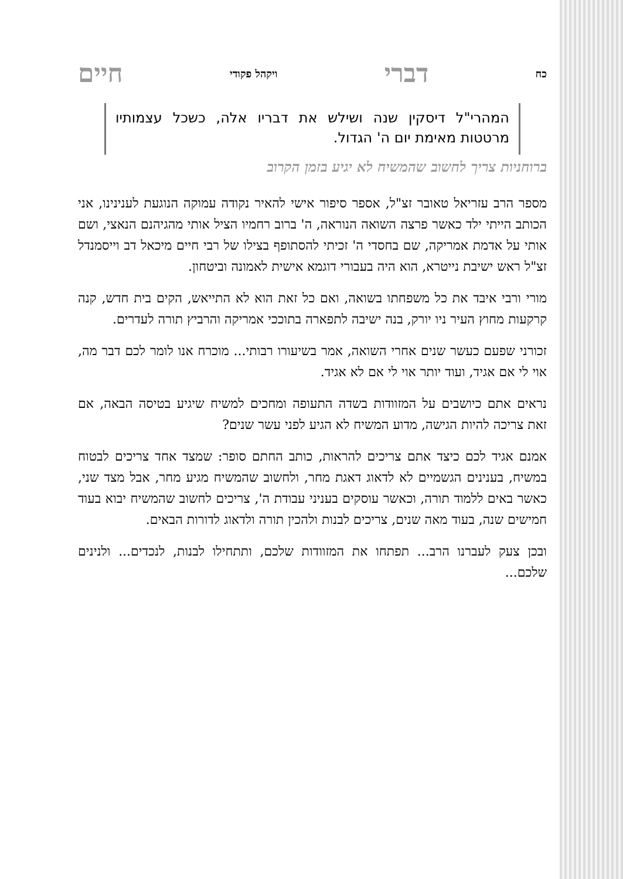כח דברי ויקהל פקודי חיים
המהרי"ל דיסקין שנה ושילש את דבריו אלה, כשכל עצמותיו מרטטות מאימת יום ה' הגדול.
ברוחניות צריך לחשוב שהמשיח לא יגיע בזמן הקרוב
מספר הרב עזריאל טאובר זצ"ל, אספר סיפור אישי להאיר נקודה עמוקה הנוגעת לענינינו, אני הכותב הייתי ילד כאשר פרצה השואה הנוראה, ה' ברוב רחמיו הציל אותי מהגיהנם הנאצי, ושם אותי על אדמת אמריקה, שם בחסדי ה' זכיתי להסתופף בצילו של רבי חיים מיכאל דב וייסמנדל זצ"ל ראש ישיבת נייטרא, הוא היה בעבורי דוגמא אישית לאמונה וביטחון.
מורי ורבי איבד את כל משפחתו בשואה, ואם כל זאת הוא לא התייאש, הקים בית חדש, קנה קרקעות מחוץ העיר ניו יורק, בנה ישיבה לתפארה בתוככי אמריקה והרביץ תורה לעדרים.
זכורני שפעם כעשר שנים אחרי השואה, אמר בשיעורו רבותי... מוכרח אנו לומר לכם דבר מה, אוי לי אם אגיד, ועוד יותר אוי לי אם לא אגיד.
נראים אתם כיושבים על המזוודות בשדה התעופה ומחכים למשיח שיגיע בטיסה הבאה, אם זאת צריכה להיות הגישה, מדוע המשיח לא הגיע לפני עשר שנים?
אמנם אגיד לכם כיצד אתם צריכים להראות, כותב החתם סופר: שמצד אחד צריכים לבטוח במשיח, בענינים הגשמיים לא לדאוג דאגת מחר, ולחשוב שהמשיח מגיע מחר, אבל מצד שני, כאשר באים ללמוד תורה, וכאשר עוסקים בעניני עבודת ה', צריכים לחשוב שהמשיח יבוא בעוד חמישים שנה, בעוד מאה שנים, צריכים לבנות ולהכין תורה ולדאוג לדורות הבאים.
ובכן צעק לעברנו הרב... תפתחו את המזוודות שלכם, ותתחילו לבנות, לנכדים... ולנינים שלכם...